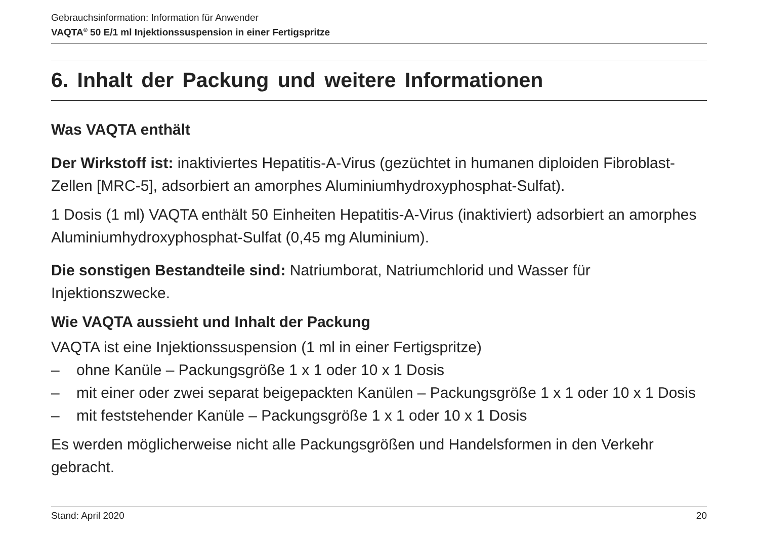Gebrauchsinformation: Information für Anwender
VAQTA<sup>®</sup> 50 E/1 ml Injektionssuspension in einer Fertigspritze
6. Inhalt der Packung und weitere Informationen
Was VAQTA enthält
Der Wirkstoff ist: inaktiviertes Hepatitis-A-Virus (gezüchtet in humanen diploiden Fibroblast-Zellen [MRC-5], adsorbiert an amorphes Aluminiumhydroxyphosphat-Sulfat).
1 Dosis (1 ml) VAQTA enthält 50 Einheiten Hepatitis-A-Virus (inaktiviert) adsorbiert an amorphes Aluminiumhydroxyphosphat-Sulfat (0,45 mg Aluminium).
Die sonstigen Bestandteile sind: Natriumborat, Natriumchlorid und Wasser für Injektionszwecke.
Wie VAQTA aussieht und Inhalt der Packung
VAQTA ist eine Injektionssuspension (1 ml in einer Fertigspritze)
– ohne Kanüle – Packungsgröße 1 x 1 oder 10 x 1 Dosis
– mit einer oder zwei separat beigepackten Kanülen – Packungsgröße 1 x 1 oder 10 x 1 Dosis
– mit feststehender Kanüle – Packungsgröße 1 x 1 oder 10 x 1 Dosis
Es werden möglicherweise nicht alle Packungsgrößen und Handelsformen in den Verkehr gebracht.
Stand: April 2020 20